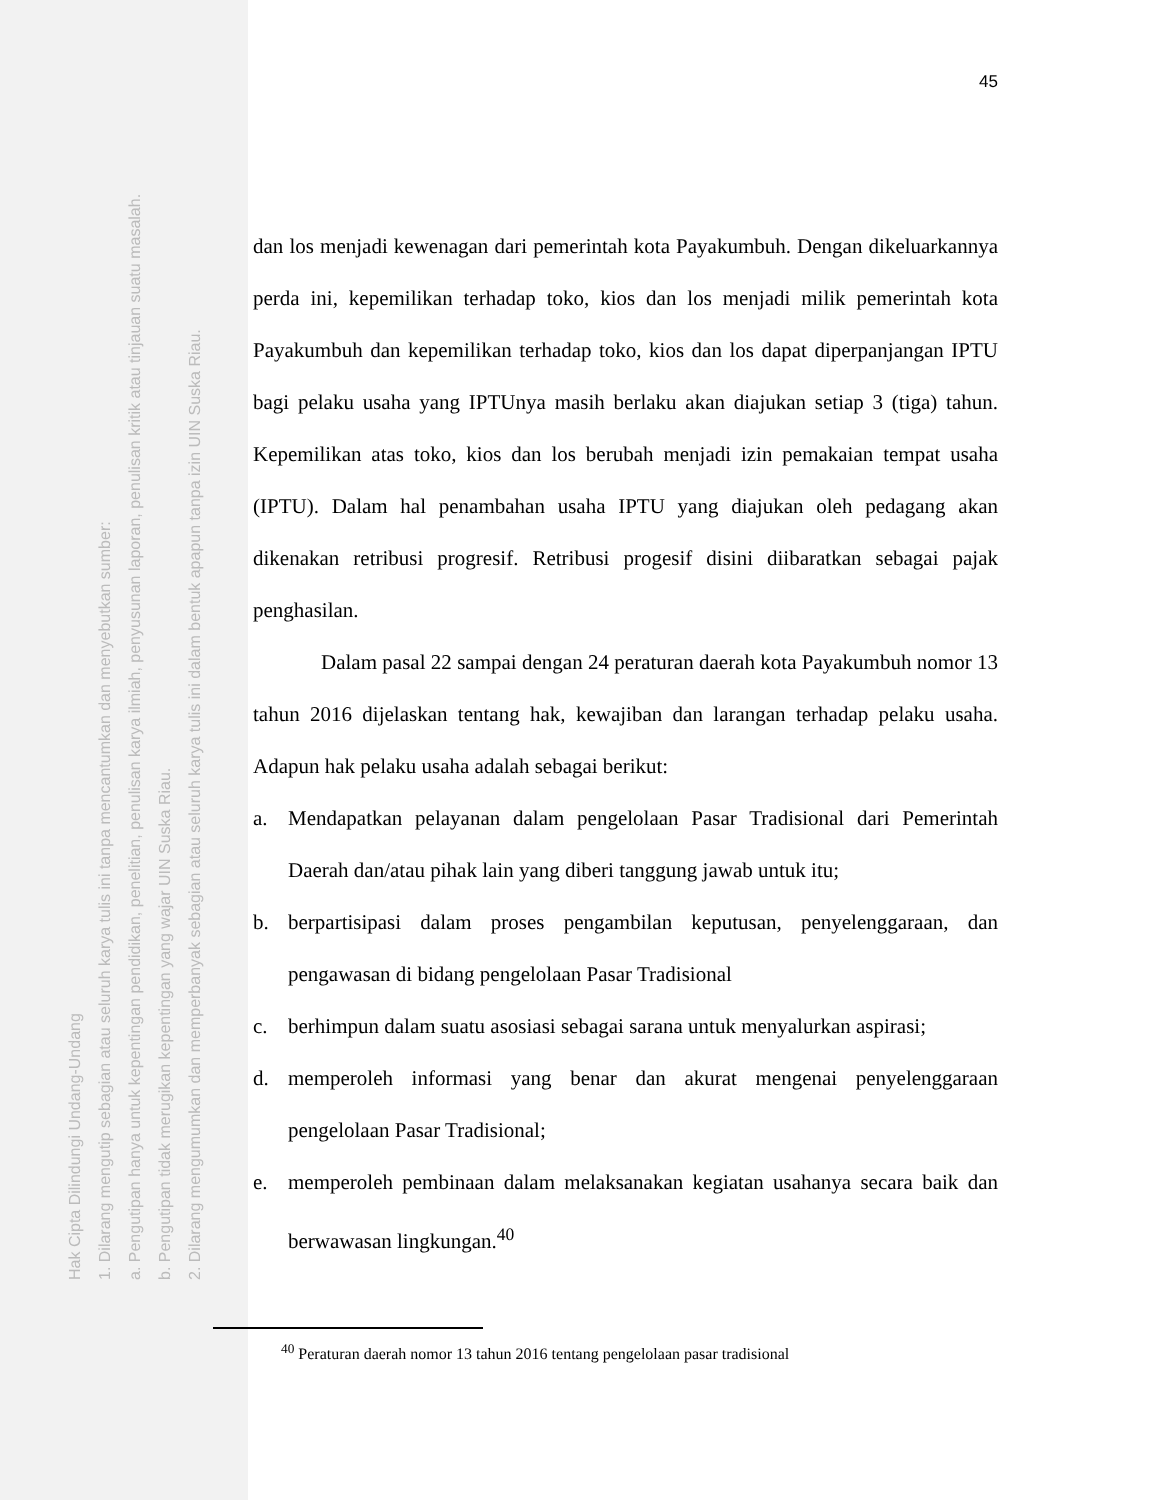Hak Cipta Dilindungi Undang-Undang
1. Dilarang mengutip sebagian atau seluruh karya tulis ini tanpa mencantumkan dan menyebutkan sumber:
a. Pengutipan hanya untuk kepentingan pendidikan, penelitian, penulisan karya ilmiah, penyusunan laporan, penulisan kritik atau tinjauan suatu masalah.
b. Pengutipan tidak merugikan kepentingan yang wajar UIN Suska Riau.
2. Dilarang mengumumkan dan memperbanyak sebagian atau seluruh karya tulis ini dalam bentuk apapun tanpa izin UIN Suska Riau.
45
dan los menjadi kewenagan dari pemerintah kota Payakumbuh. Dengan dikeluarkannya perda ini, kepemilikan terhadap toko, kios dan los menjadi milik pemerintah kota Payakumbuh dan kepemilikan terhadap toko, kios dan los dapat diperpanjangan IPTU bagi pelaku usaha yang IPTUnya masih berlaku akan diajukan setiap 3 (tiga) tahun. Kepemilikan atas toko, kios dan los berubah menjadi izin pemakaian tempat usaha (IPTU). Dalam hal penambahan usaha IPTU yang diajukan oleh pedagang akan dikenakan retribusi progresif. Retribusi progesif disini diibaratkan sebagai pajak penghasilan.
Dalam pasal 22 sampai dengan 24 peraturan daerah kota Payakumbuh nomor 13 tahun 2016 dijelaskan tentang hak, kewajiban dan larangan terhadap pelaku usaha. Adapun hak pelaku usaha adalah sebagai berikut:
a. Mendapatkan pelayanan dalam pengelolaan Pasar Tradisional dari Pemerintah Daerah dan/atau pihak lain yang diberi tanggung jawab untuk itu;
b. berpartisipasi dalam proses pengambilan keputusan, penyelenggaraan, dan pengawasan di bidang pengelolaan Pasar Tradisional
c. berhimpun dalam suatu asosiasi sebagai sarana untuk menyalurkan aspirasi;
d. memperoleh informasi yang benar dan akurat mengenai penyelenggaraan pengelolaan Pasar Tradisional;
e. memperoleh pembinaan dalam melaksanakan kegiatan usahanya secara baik dan berwawasan lingkungan.<sup>40</sup>
<sup>40</sup> Peraturan daerah nomor 13 tahun 2016 tentang pengelolaan pasar tradisional